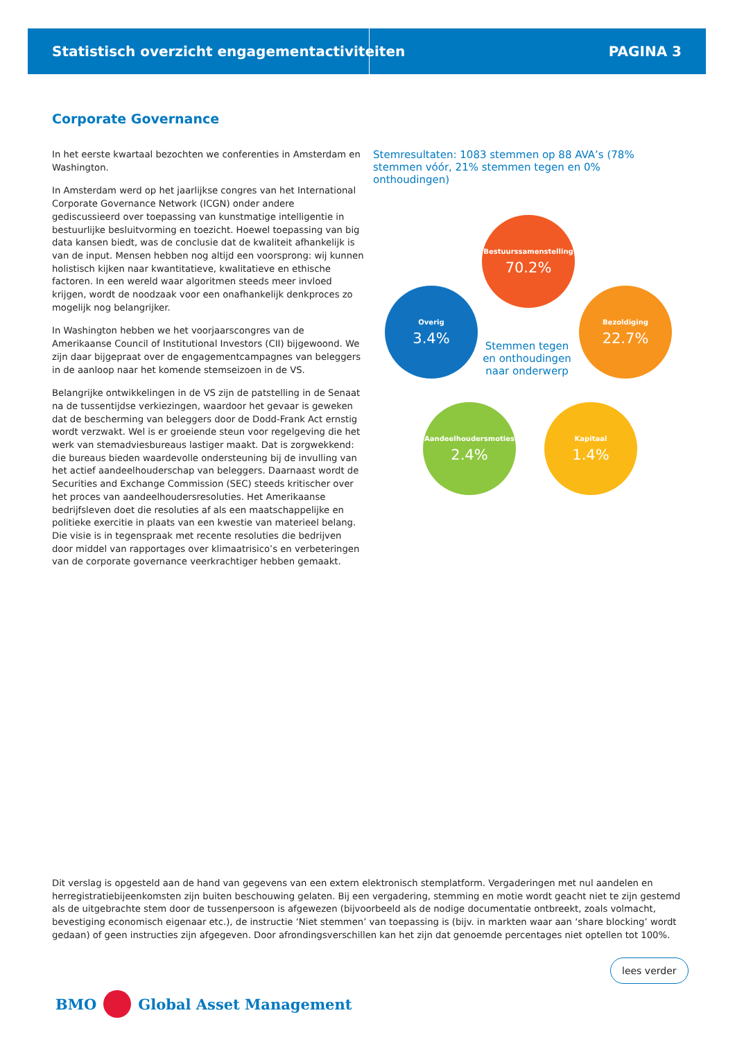Statistisch overzicht engagementactiviteiten PAGINA 3
Corporate Governance
In het eerste kwartaal bezochten we conferenties in Amsterdam en Washington.
In Amsterdam werd op het jaarlijkse congres van het International Corporate Governance Network (ICGN) onder andere gediscussieerd over toepassing van kunstmatige intelligentie in bestuurlijke besluitvorming en toezicht. Hoewel toepassing van big data kansen biedt, was de conclusie dat de kwaliteit afhankelijk is van de input. Mensen hebben nog altijd een voorsprong: wij kunnen holistisch kijken naar kwantitatieve, kwalitatieve en ethische factoren. In een wereld waar algoritmen steeds meer invloed krijgen, wordt de noodzaak voor een onafhankelijk denkproces zo mogelijk nog belangrijker.
In Washington hebben we het voorjaarscongres van de Amerikaanse Council of Institutional Investors (CII) bijgewoond. We zijn daar bijgepraat over de engagementcampagnes van beleggers in de aanloop naar het komende stemseizoen in de VS.
Belangrijke ontwikkelingen in de VS zijn de patstelling in de Senaat na de tussentijdse verkiezingen, waardoor het gevaar is geweken dat de bescherming van beleggers door de Dodd-Frank Act ernstig wordt verzwakt. Wel is er groeiende steun voor regelgeving die het werk van stemadviesbureaus lastiger maakt. Dat is zorgwekkend: die bureaus bieden waardevolle ondersteuning bij de invulling van het actief aandeelhouderschap van beleggers. Daarnaast wordt de Securities and Exchange Commission (SEC) steeds kritischer over het proces van aandeelhoudersresoluties. Het Amerikaanse bedrijfsleven doet die resoluties af als een maatschappelijke en politieke exercitie in plaats van een kwestie van materieel belang. Die visie is in tegenspraak met recente resoluties die bedrijven door middel van rapportages over klimaatrisico’s en verbeteringen van de corporate governance veerkrachtiger hebben gemaakt.
Stemresultaten: 1083 stemmen op 88 AVA’s (78% stemmen vóór, 21% stemmen tegen en 0% onthoudingen)
Bestuurssamenstelling
70.2%
Bezoldiging
22.7%
Kapitaal
1.4%
Aandeelhoudersmoties
2.4%
Overig
3.4%
Stemmen tegen en onthoudingen naar onderwerp
Dit verslag is opgesteld aan de hand van gegevens van een extern elektronisch stemplatform. Vergaderingen met nul aandelen en herregistratiebijeenkomsten zijn buiten beschouwing gelaten. Bij een vergadering, stemming en motie wordt geacht niet te zijn gestemd als de uitgebrachte stem door de tussenpersoon is afgewezen (bijvoorbeeld als de nodige documentatie ontbreekt, zoals volmacht, bevestiging economisch eigenaar etc.), de instructie ‘Niet stemmen’ van toepassing is (bijv. in markten waar aan ‘share blocking’ wordt gedaan) of geen instructies zijn afgegeven. Door afrondingsverschillen kan het zijn dat genoemde percentages niet optellen tot 100%.
lees verder
BMO Global Asset Management